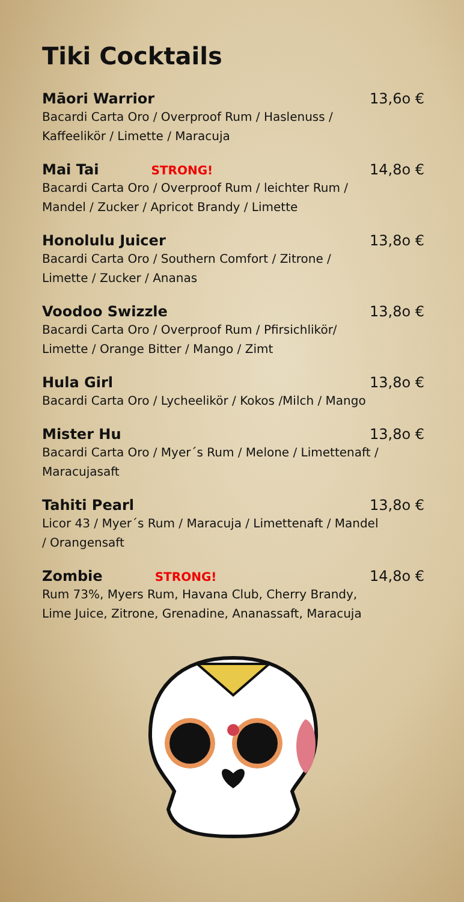Tiki Cocktails
Māori Warrior 13,6o €
Bacardi Carta Oro / Overproof Rum / Haslenuss / Kaffeelikör / Limette / Maracuja
Mai Tai STRONG! 14,8o €
Bacardi Carta Oro / Overproof Rum / leichter Rum / Mandel / Zucker / Apricot Brandy / Limette
Honolulu Juicer 13,8o €
Bacardi Carta Oro / Southern Comfort / Zitrone / Limette / Zucker / Ananas
Voodoo Swizzle 13,8o €
Bacardi Carta Oro / Overproof Rum / Pfirsichlikör/ Limette / Orange Bitter / Mango / Zimt
Hula Girl 13,8o €
Bacardi Carta Oro / Lycheelikör / Kokos /Milch / Mango
Mister Hu 13,8o €
Bacardi Carta Oro / Myer´s Rum / Melone / Limettenaft / Maracujasaft
Tahiti Pearl 13,8o €
Licor 43 / Myer´s Rum / Maracuja / Limettenaft / Mandel / Orangensaft
Zombie STRONG! 14,8o €
Rum 73%, Myers Rum, Havana Club, Cherry Brandy, Lime Juice, Zitrone, Grenadine, Ananassaft, Maracuja